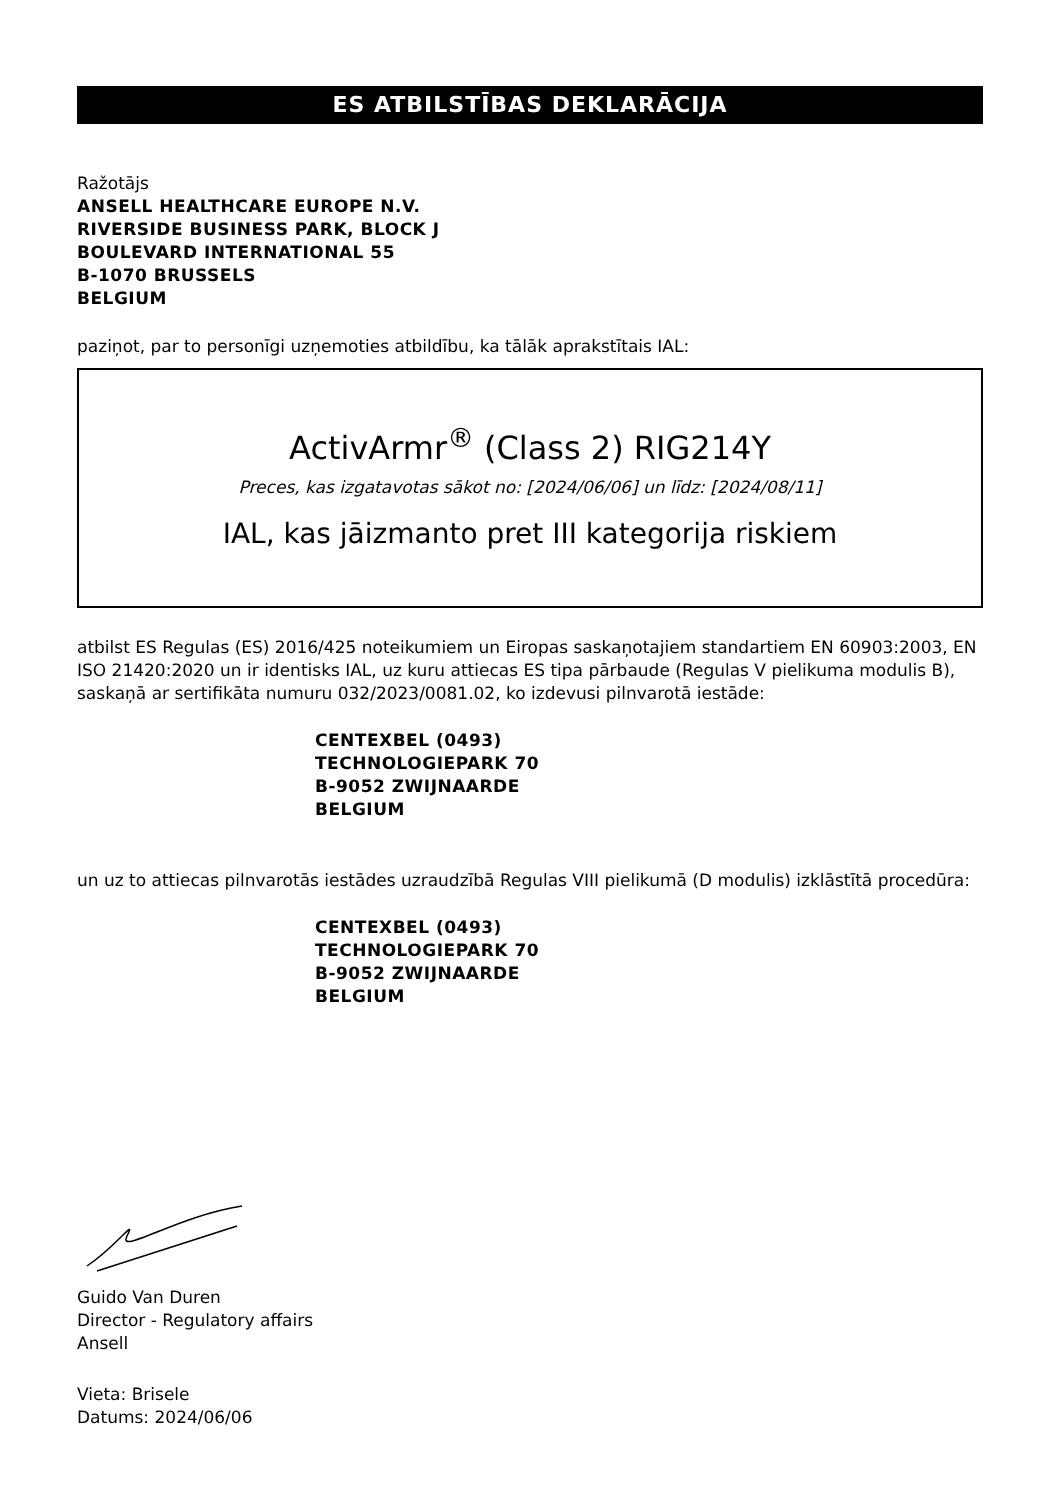ES ATBILSTĪBAS DEKLARĀCIJA
Ražotājs
ANSELL HEALTHCARE EUROPE N.V.
RIVERSIDE BUSINESS PARK, BLOCK J
BOULEVARD INTERNATIONAL 55
B-1070 BRUSSELS
BELGIUM
paziņot, par to personīgi uzņemoties atbildību, ka tālāk aprakstītais IAL:
ActivArmr<sup>®</sup> (Class 2) RIG214Y
Preces, kas izgatavotas sākot no: [2024/06/06] un līdz: [2024/08/11]
IAL, kas jāizmanto pret III kategorija riskiem
atbilst ES Regulas (ES) 2016/425 noteikumiem un Eiropas saskaņotajiem standartiem EN 60903:2003, EN ISO 21420:2020 un ir identisks IAL, uz kuru attiecas ES tipa pārbaude (Regulas V pielikuma modulis B), saskaņā ar sertifikāta numuru 032/2023/0081.02, ko izdevusi pilnvarotā iestāde:
CENTEXBEL (0493)
TECHNOLOGIEPARK 70
B-9052 ZWIJNAARDE
BELGIUM
un uz to attiecas pilnvarotās iestādes uzraudzībā Regulas VIII pielikumā (D modulis) izklāstītā procedūra:
CENTEXBEL (0493)
TECHNOLOGIEPARK 70
B-9052 ZWIJNAARDE
BELGIUM
Guido Van Duren
Director - Regulatory affairs
Ansell
Vieta: Brisele
Datums: 2024/06/06